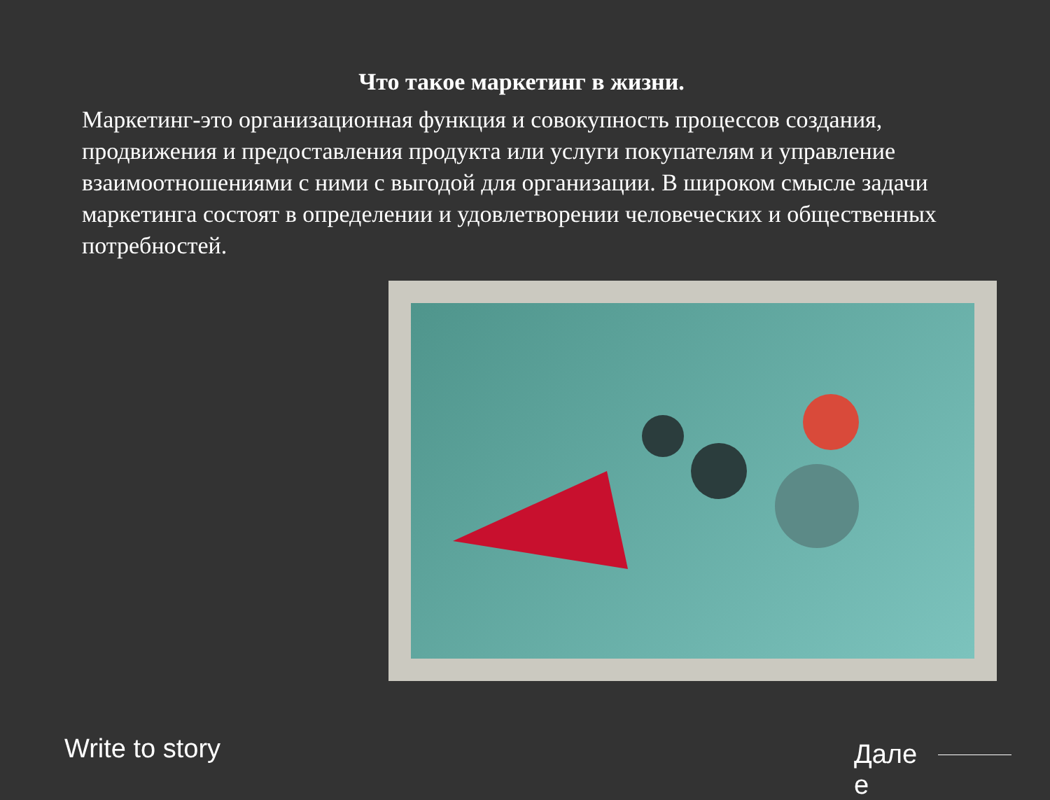Что такое маркетинг в жизни.
Маркетинг-это организационная функция и совокупность процессов создания, продвижения и предоставления продукта или услуги покупателям и управление взаимоотношениями с ними с выгодой для организации. В широком смысле задачи маркетинга состоят в определении и удовлетворении человеческих и общественных потребностей.
Write to story
Дале е